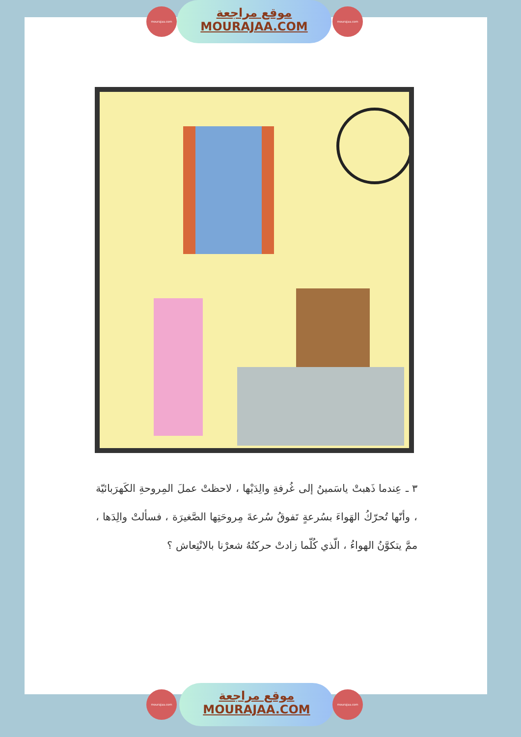موقع مراجعة
MOURAJAA.COM
mourajaa.com mourajaa.com
٣ ـ عِندما ذَهبتْ ياسَمينُ إلى غُرفةِ والِدَيْها ، لاحظتْ عملَ المِروحةِ الكَهرَبائيّة ، وأنّها تُحرّكُ الهَواءَ بسُرعةٍ تَفوقُ سُرعةَ مِروحَتِها الصَّغيرَة ، فسألتْ والِدَها ، ممَّ يتكوَّنُ الهواءُ ، الّذي كُلّما زادتْ حركتُهُ شعرْنا بالانْتِعاش ؟
موقع مراجعة
MOURAJAA.COM
mourajaa.com mourajaa.com